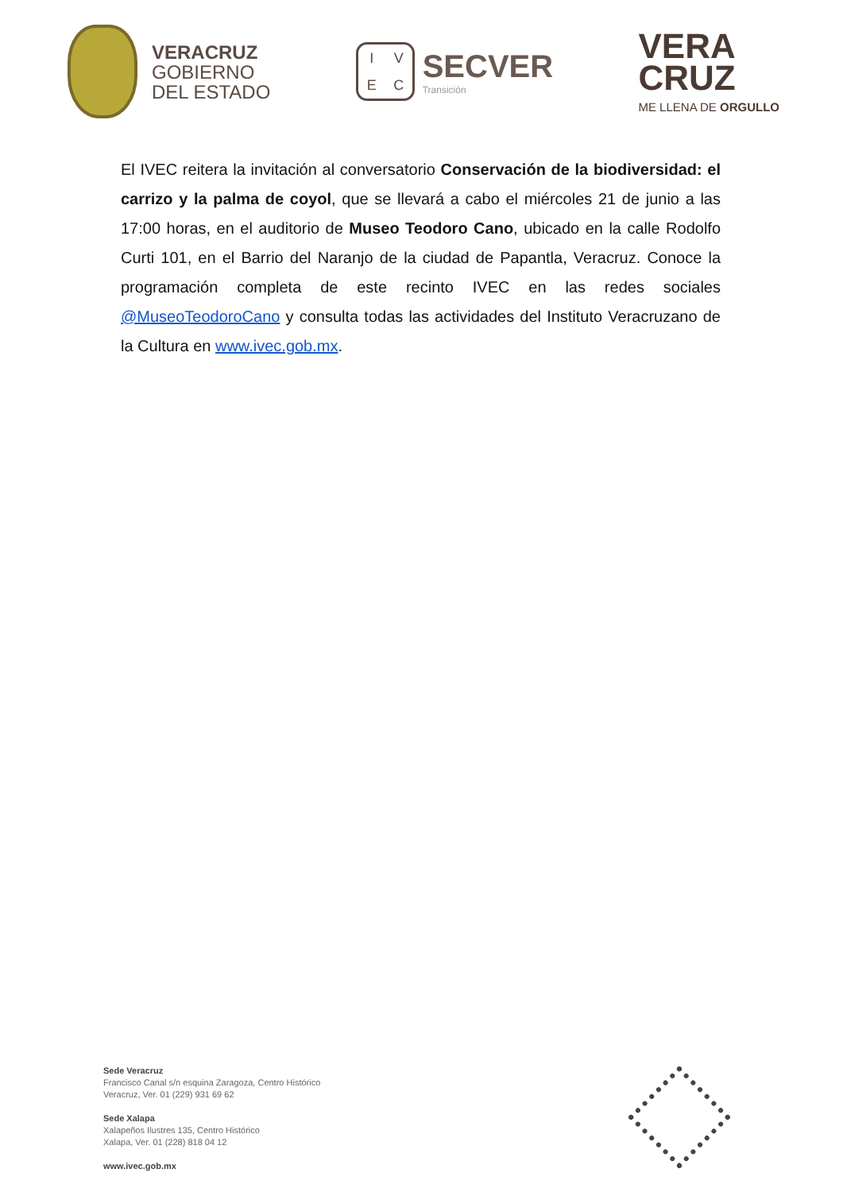VERACRUZ
GOBIERNO
DEL ESTADO
IVEC
SECVER
Transición
VERA
CRUZ
ME LLENA DE ORGULLO
El IVEC reitera la invitación al conversatorio Conservación de la biodiversidad: el carrizo y la palma de coyol, que se llevará a cabo el miércoles 21 de junio a las 17:00 horas, en el auditorio de Museo Teodoro Cano, ubicado en la calle Rodolfo Curti 101, en el Barrio del Naranjo de la ciudad de Papantla, Veracruz. Conoce la programación completa de este recinto IVEC en las redes sociales @MuseoTeodoroCano y consulta todas las actividades del Instituto Veracruzano de la Cultura en www.ivec.gob.mx.
Sede Veracruz
Francisco Canal s/n esquina Zaragoza, Centro Histórico
Veracruz, Ver. 01 (229) 931 69 62
Sede Xalapa
Xalapeños Ilustres 135, Centro Histórico
Xalapa, Ver. 01 (228) 818 04 12
www.ivec.gob.mx